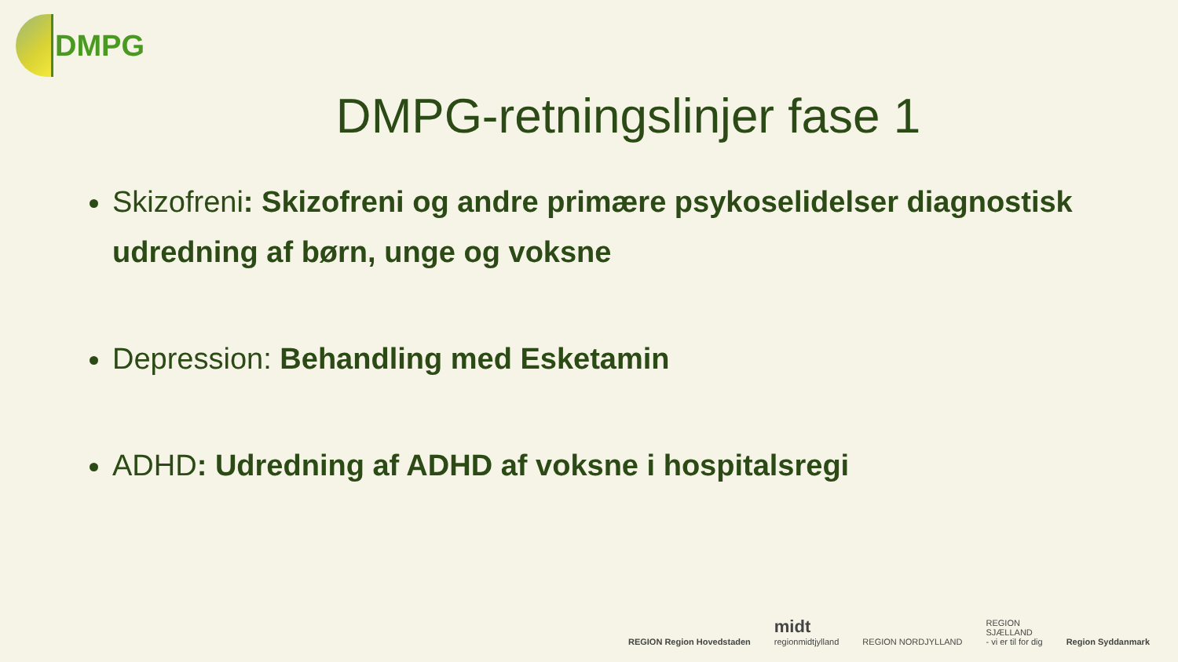DMPG
DMPG-retningslinjer fase 1
Skizofreni: Skizofreni og andre primære psykoselidelser diagnostisk udredning af børn, unge og voksne
Depression: Behandling med Esketamin
ADHD: Udredning af ADHD af voksne i hospitalsregi
REGION Region Hovedstaden
midt
regionmidtjylland
REGION NORDJYLLAND
REGION
SJÆLLAND
- vi er til for dig
Region Syddanmark